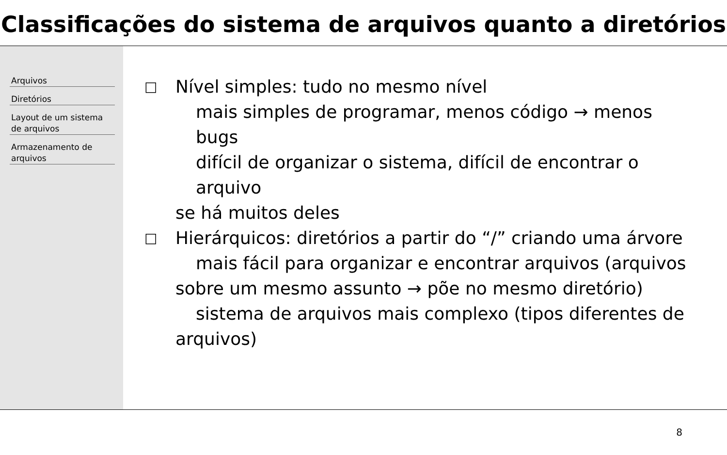Classificações do sistema de arquivos quanto a diretórios
Arquivos
Diretórios
Layout de um sistema de arquivos
Armazenamento de arquivos
□
Nível simples: tudo no mesmo nível
mais simples de programar, menos código → menos bugs
difícil de organizar o sistema, difícil de encontrar o arquivo se há muitos deles
□
Hierárquicos: diretórios a partir do “/” criando uma árvore
mais fácil para organizar e encontrar arquivos (arquivos sobre um mesmo assunto → põe no mesmo diretório)
sistema de arquivos mais complexo (tipos diferentes de arquivos)
8